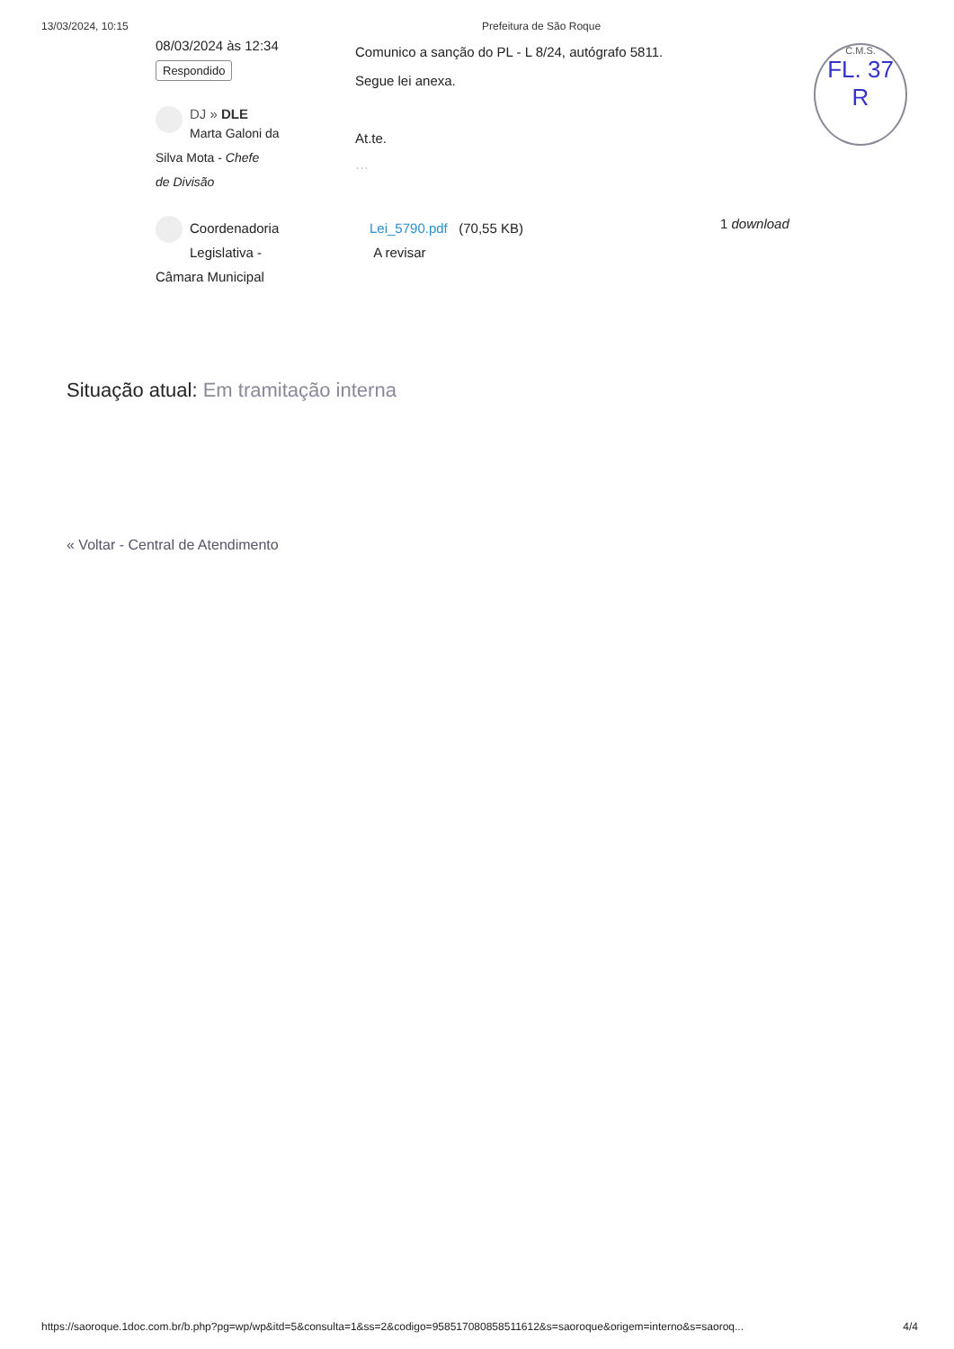13/03/2024, 10:15 Prefeitura de São Roque
C.M.S.
FL. 37
R
08/03/2024 às 12:34
Respondido
DJ » DLE
Marta Galoni da
Silva Mota - Chefe
de Divisão
Comunico a sanção do PL - L 8/24, autógrafo 5811.
Segue lei anexa.
At.te.
···
Coordenadoria
Legislativa -
Câmara Municipal
Lei_5790.pdf (70,55 KB)
A revisar
1 download
Situação atual: Em tramitação interna
« Voltar - Central de Atendimento
https://saoroque.1doc.com.br/b.php?pg=wp/wp&itd=5&consulta=1&ss=2&codigo=958517080858511612&s=saoroque&origem=interno&s=saoroq... 4/4